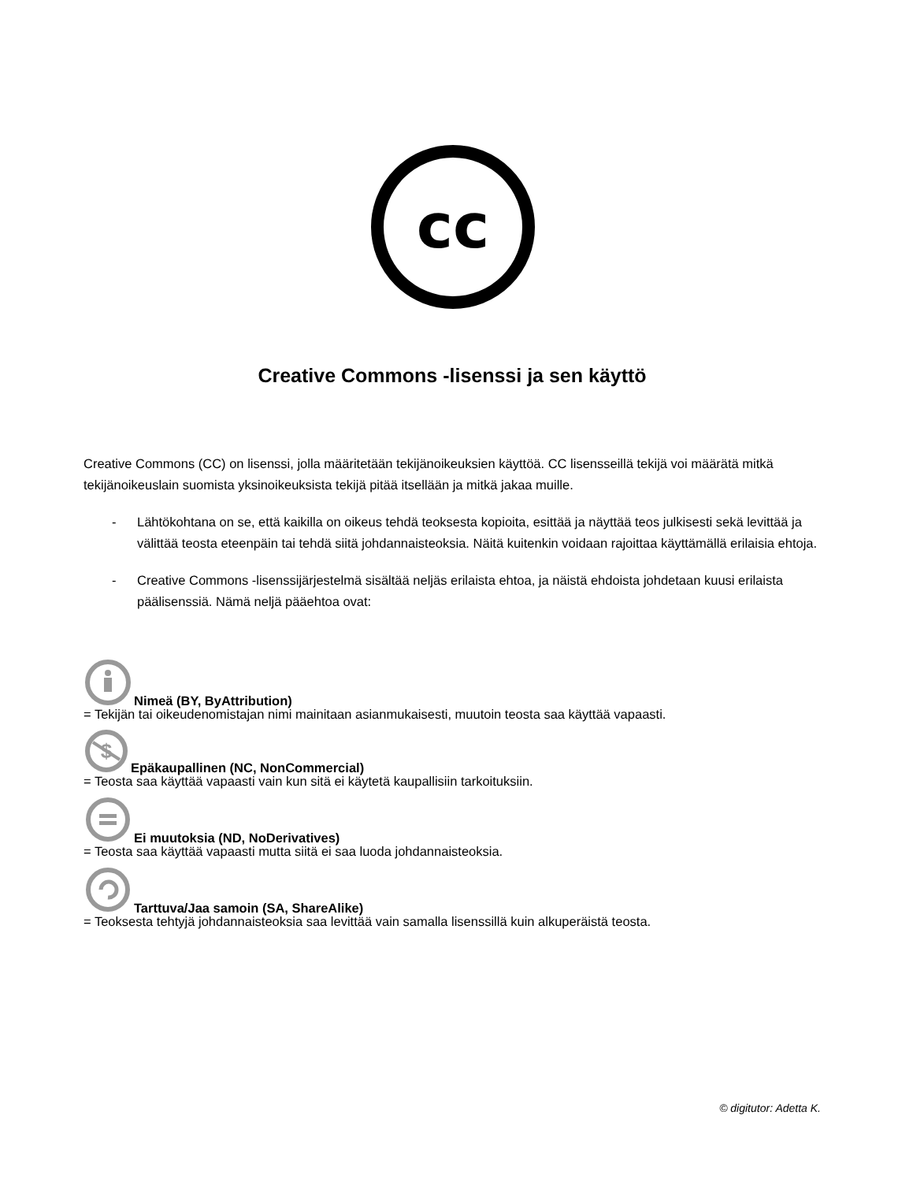cc
Creative Commons -lisenssi ja sen käyttö
Creative Commons (CC) on lisenssi, jolla määritetään tekijänoikeuksien käyttöä. CC lisensseillä tekijä voi määrätä mitkä tekijänoikeuslain suomista yksinoikeuksista tekijä pitää itsellään ja mitkä jakaa muille.
- Lähtökohtana on se, että kaikilla on oikeus tehdä teoksesta kopioita, esittää ja näyttää teos julkisesti sekä levittää ja välittää teosta eteenpäin tai tehdä siitä johdannaisteoksia. Näitä kuitenkin voidaan rajoittaa käyttämällä erilaisia ehtoja.
- Creative Commons -lisenssijärjestelmä sisältää neljäs erilaista ehtoa, ja näistä ehdoista johdetaan kuusi erilaista päälisenssiä. Nämä neljä pääehtoa ovat:
Nimeä (BY, ByAttribution)
= Tekijän tai oikeudenomistajan nimi mainitaan asianmukaisesti, muutoin teosta saa käyttää vapaasti.
$
Epäkaupallinen (NC, NonCommercial)
= Teosta saa käyttää vapaasti vain kun sitä ei käytetä kaupallisiin tarkoituksiin.
Ei muutoksia (ND, NoDerivatives)
= Teosta saa käyttää vapaasti mutta siitä ei saa luoda johdannaisteoksia.
Tarttuva/Jaa samoin (SA, ShareAlike)
= Teoksesta tehtyjä johdannaisteoksia saa levittää vain samalla lisenssillä kuin alkuperäistä teosta.
© digitutor: Adetta K.